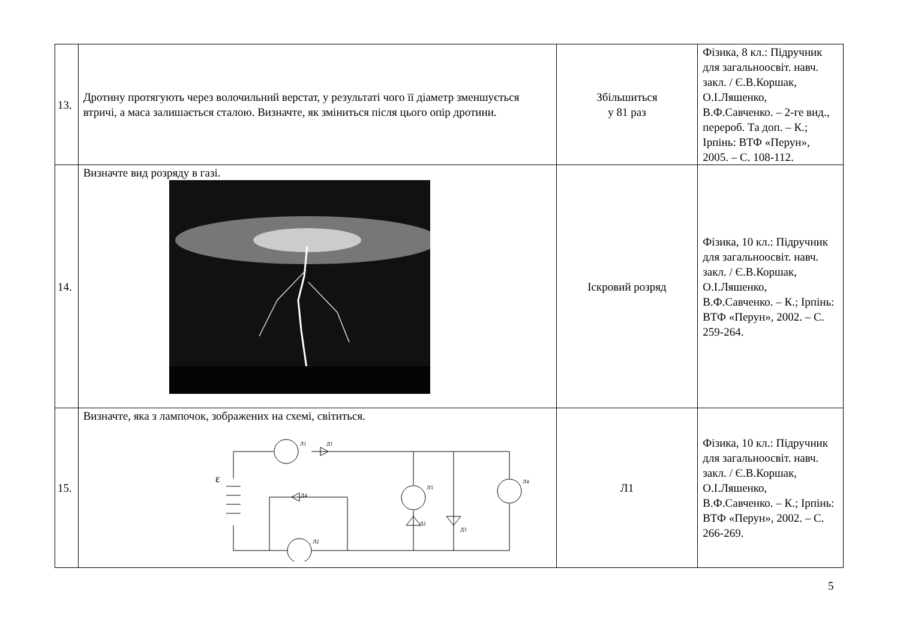| 13. | Дротину протягують через волочильний верстат, у результаті чого її діаметр зменшується втричі, а маса залишається сталою. Визначте, як зміниться після цього опір дротини. | Збільшиться у 81 раз | Фізика, 8 кл.: Підручник для загальноосвіт. навч. закл. / Є.В.Коршак, О.І.Ляшенко, В.Ф.Савченко. – 2-ге вид., перероб. Та доп. – К.; Ірпінь: ВТФ «Перун», 2005. – С. 108-112. |
| 14. | Визначте вид розряду в газі. | Іскровий розряд | Фізика, 10 кл.: Підручник для загальноосвіт. навч. закл. / Є.В.Коршак, О.І.Ляшенко, В.Ф.Савченко. – К.; Ірпінь: ВТФ «Перун», 2002. – С. 259-264. |
| 15. | Визначте, яка з лампочок, зображених на схемі, світиться. ε Л1 Д1 Л3 Л4 Д4 Д2 Д3 Л2 | Л1 | Фізика, 10 кл.: Підручник для загальноосвіт. навч. закл. / Є.В.Коршак, О.І.Ляшенко, В.Ф.Савченко. – К.; Ірпінь: ВТФ «Перун», 2002. – С. 266-269. |
5